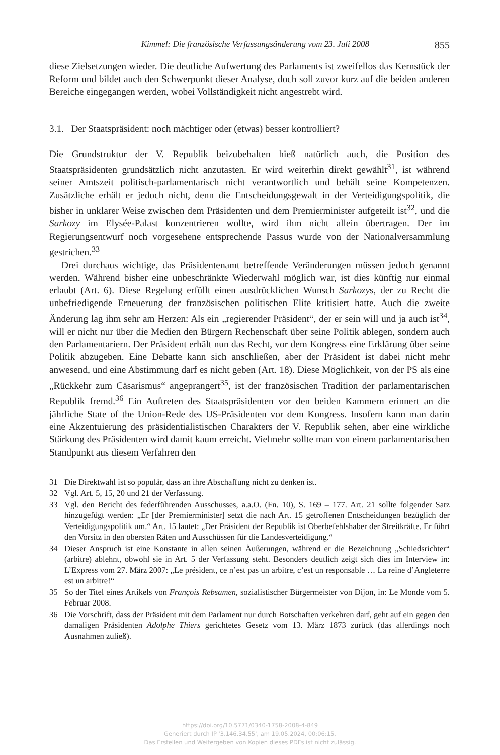Kimmel: Die französische Verfassungsänderung vom 23. Juli 2008 855
diese Zielsetzungen wieder. Die deutliche Aufwertung des Parlaments ist zweifellos das Kernstück der Reform und bildet auch den Schwerpunkt dieser Analyse, doch soll zuvor kurz auf die beiden anderen Bereiche eingegangen werden, wobei Vollständigkeit nicht angestrebt wird.
3.1. Der Staatspräsident: noch mächtiger oder (etwas) besser kontrolliert?
Die Grundstruktur der V. Republik beizubehalten hieß natürlich auch, die Position des Staatspräsidenten grundsätzlich nicht anzutasten. Er wird weiterhin direkt gewählt<sup>31</sup>, ist während seiner Amtszeit politisch-parlamentarisch nicht verantwortlich und behält seine Kompetenzen. Zusätzliche erhält er jedoch nicht, denn die Entscheidungsgewalt in der Verteidigungspolitik, die bisher in unklarer Weise zwischen dem Präsidenten und dem Premierminister aufgeteilt ist<sup>32</sup>, und die Sarkozy im Elysée-Palast konzentrieren wollte, wird ihm nicht allein übertragen. Der im Regierungsentwurf noch vorgesehene entsprechende Passus wurde von der Nationalversammlung gestrichen.<sup>33</sup>
Drei durchaus wichtige, das Präsidentenamt betreffende Veränderungen müssen jedoch genannt werden. Während bisher eine unbeschränkte Wiederwahl möglich war, ist dies künftig nur einmal erlaubt (Art. 6). Diese Regelung erfüllt einen ausdrücklichen Wunsch Sarkozys, der zu Recht die unbefriedigende Erneuerung der französischen politischen Elite kritisiert hatte. Auch die zweite Änderung lag ihm sehr am Herzen: Als ein „regierender Präsident“, der er sein will und ja auch ist<sup>34</sup>, will er nicht nur über die Medien den Bürgern Rechenschaft über seine Politik ablegen, sondern auch den Parlamentariern. Der Präsident erhält nun das Recht, vor dem Kongress eine Erklärung über seine Politik abzugeben. Eine Debatte kann sich anschließen, aber der Präsident ist dabei nicht mehr anwesend, und eine Abstimmung darf es nicht geben (Art. 18). Diese Möglichkeit, von der PS als eine „Rückkehr zum Cäsarismus“ angeprangert<sup>35</sup>, ist der französischen Tradition der parlamentarischen Republik fremd.<sup>36</sup> Ein Auftreten des Staatspräsidenten vor den beiden Kammern erinnert an die jährliche State of the Union-Rede des US-Präsidenten vor dem Kongress. Insofern kann man darin eine Akzentuierung des präsidentialistischen Charakters der V. Republik sehen, aber eine wirkliche Stärkung des Präsidenten wird damit kaum erreicht. Vielmehr sollte man von einem parlamentarischen Standpunkt aus diesem Verfahren den
31 Die Direktwahl ist so populär, dass an ihre Abschaffung nicht zu denken ist.
32 Vgl. Art. 5, 15, 20 und 21 der Verfassung.
33 Vgl. den Bericht des federführenden Ausschusses, a.a.O. (Fn. 10), S. 169 – 177. Art. 21 sollte folgender Satz hinzugefügt werden: „Er [der Premierminister] setzt die nach Art. 15 getroffenen Entscheidungen bezüglich der Verteidigungspolitik um.“ Art. 15 lautet: „Der Präsident der Republik ist Oberbefehlshaber der Streitkräfte. Er führt den Vorsitz in den obersten Räten und Ausschüssen für die Landesverteidigung.“
34 Dieser Anspruch ist eine Konstante in allen seinen Äußerungen, während er die Bezeichnung „Schiedsrichter“ (arbitre) ablehnt, obwohl sie in Art. 5 der Verfassung steht. Besonders deutlich zeigt sich dies im Interview in: L’Express vom 27. März 2007: „Le président, ce n’est pas un arbitre, c’est un responsable … La reine d’Angleterre est un arbitre!“
35 So der Titel eines Artikels von François Rebsamen, sozialistischer Bürgermeister von Dijon, in: Le Monde vom 5. Februar 2008.
36 Die Vorschrift, dass der Präsident mit dem Parlament nur durch Botschaften verkehren darf, geht auf ein gegen den damaligen Präsidenten Adolphe Thiers gerichtetes Gesetz vom 13. März 1873 zurück (das allerdings noch Ausnahmen zuließ).
https://doi.org/10.5771/0340-1758-2008-4-849
Generiert durch IP '3.146.34.55', am 19.05.2024, 00:06:15.
Das Erstellen und Weitergeben von Kopien dieses PDFs ist nicht zulässig.